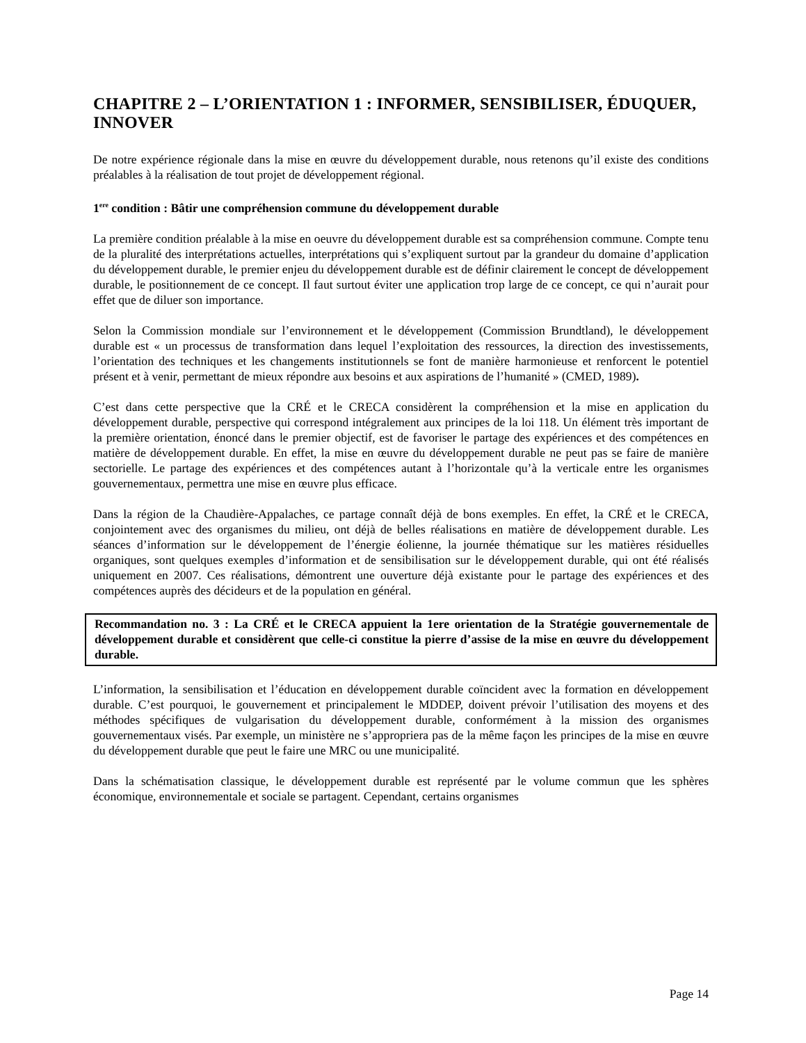CHAPITRE 2 – L’ORIENTATION 1 : INFORMER, SENSIBILISER, ÉDUQUER, INNOVER
De notre expérience régionale dans la mise en œuvre du développement durable, nous retenons qu’il existe des conditions préalables à la réalisation de tout projet de développement régional.
1<sup>ere</sup> condition : Bâtir une compréhension commune du développement durable
La première condition préalable à la mise en oeuvre du développement durable est sa compréhension commune. Compte tenu de la pluralité des interprétations actuelles, interprétations qui s’expliquent surtout par la grandeur du domaine d’application du développement durable, le premier enjeu du développement durable est de définir clairement le concept de développement durable, le positionnement de ce concept. Il faut surtout éviter une application trop large de ce concept, ce qui n’aurait pour effet que de diluer son importance.
Selon la Commission mondiale sur l’environnement et le développement (Commission Brundtland), le développement durable est « un processus de transformation dans lequel l’exploitation des ressources, la direction des investissements, l’orientation des techniques et les changements institutionnels se font de manière harmonieuse et renforcent le potentiel présent et à venir, permettant de mieux répondre aux besoins et aux aspirations de l’humanité » (CMED, 1989).
C’est dans cette perspective que la CRÉ et le CRECA considèrent la compréhension et la mise en application du développement durable, perspective qui correspond intégralement aux principes de la loi 118. Un élément très important de la première orientation, énoncé dans le premier objectif, est de favoriser le partage des expériences et des compétences en matière de développement durable. En effet, la mise en œuvre du développement durable ne peut pas se faire de manière sectorielle. Le partage des expériences et des compétences autant à l’horizontale qu’à la verticale entre les organismes gouvernementaux, permettra une mise en œuvre plus efficace.
Dans la région de la Chaudière-Appalaches, ce partage connaît déjà de bons exemples. En effet, la CRÉ et le CRECA, conjointement avec des organismes du milieu, ont déjà de belles réalisations en matière de développement durable. Les séances d’information sur le développement de l’énergie éolienne, la journée thématique sur les matières résiduelles organiques, sont quelques exemples d’information et de sensibilisation sur le développement durable, qui ont été réalisés uniquement en 2007. Ces réalisations, démontrent une ouverture déjà existante pour le partage des expériences et des compétences auprès des décideurs et de la population en général.
Recommandation no. 3 : La CRÉ et le CRECA appuient la 1ere orientation de la Stratégie gouvernementale de développement durable et considèrent que celle-ci constitue la pierre d’assise de la mise en œuvre du développement durable.
L’information, la sensibilisation et l’éducation en développement durable coïncident avec la formation en développement durable. C’est pourquoi, le gouvernement et principalement le MDDEP, doivent prévoir l’utilisation des moyens et des méthodes spécifiques de vulgarisation du développement durable, conformément à la mission des organismes gouvernementaux visés. Par exemple, un ministère ne s’appropriera pas de la même façon les principes de la mise en œuvre du développement durable que peut le faire une MRC ou une municipalité.
Dans la schématisation classique, le développement durable est représenté par le volume commun que les sphères économique, environnementale et sociale se partagent. Cependant, certains organismes
Page 14